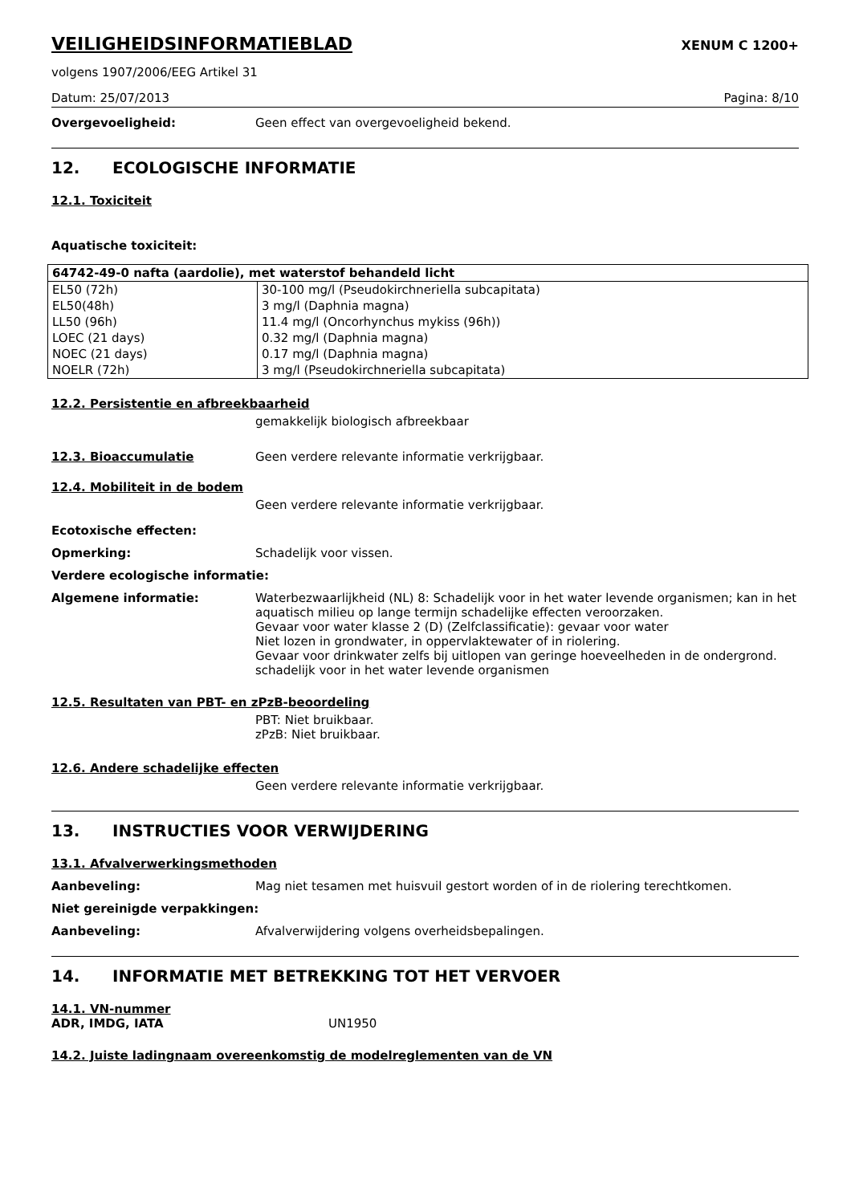VEILIGHEIDSINFORMATIEBLAD XENUM C 1200+
volgens 1907/2006/EEG Artikel 31
Datum: 25/07/2013 Pagina: 8/10
Overgevoeligheid: Geen effect van overgevoeligheid bekend.
12. ECOLOGISCHE INFORMATIE
12.1. Toxiciteit
Aquatische toxiciteit:
| 64742-49-0 nafta (aardolie), met waterstof behandeld licht | |
| --- | --- |
| EL50 (72h) | 30-100 mg/l (Pseudokirchneriella subcapitata) |
| EL50(48h) | 3 mg/l (Daphnia magna) |
| LL50 (96h) | 11.4 mg/l (Oncorhynchus mykiss (96h)) |
| LOEC (21 days) | 0.32 mg/l (Daphnia magna) |
| NOEC (21 days) | 0.17 mg/l (Daphnia magna) |
| NOELR (72h) | 3 mg/l (Pseudokirchneriella subcapitata) |
12.2. Persistentie en afbreekbaarheid
gemakkelijk biologisch afbreekbaar
12.3. Bioaccumulatie Geen verdere relevante informatie verkrijgbaar.
12.4. Mobiliteit in de bodem
Geen verdere relevante informatie verkrijgbaar.
Ecotoxische effecten:
Opmerking: Schadelijk voor vissen.
Verdere ecologische informatie:
Algemene informatie: Waterbezwaarlijkheid (NL) 8: Schadelijk voor in het water levende organismen; kan in het aquatisch milieu op lange termijn schadelijke effecten veroorzaken.
Gevaar voor water klasse 2 (D) (Zelfclassificatie): gevaar voor water
Niet lozen in grondwater, in oppervlaktewater of in riolering.
Gevaar voor drinkwater zelfs bij uitlopen van geringe hoeveelheden in de ondergrond.
schadelijk voor in het water levende organismen
12.5. Resultaten van PBT- en zPzB-beoordeling
PBT: Niet bruikbaar.
zPzB: Niet bruikbaar.
12.6. Andere schadelijke effecten
Geen verdere relevante informatie verkrijgbaar.
13. INSTRUCTIES VOOR VERWIJDERING
13.1. Afvalverwerkingsmethoden
Aanbeveling: Mag niet tesamen met huisvuil gestort worden of in de riolering terechtkomen.
Niet gereinigde verpakkingen:
Aanbeveling: Afvalverwijdering volgens overheidsbepalingen.
14. INFORMATIE MET BETREKKING TOT HET VERVOER
14.1. VN-nummer
ADR, IMDG, IATA UN1950
14.2. Juiste ladingnaam overeenkomstig de modelreglementen van de VN